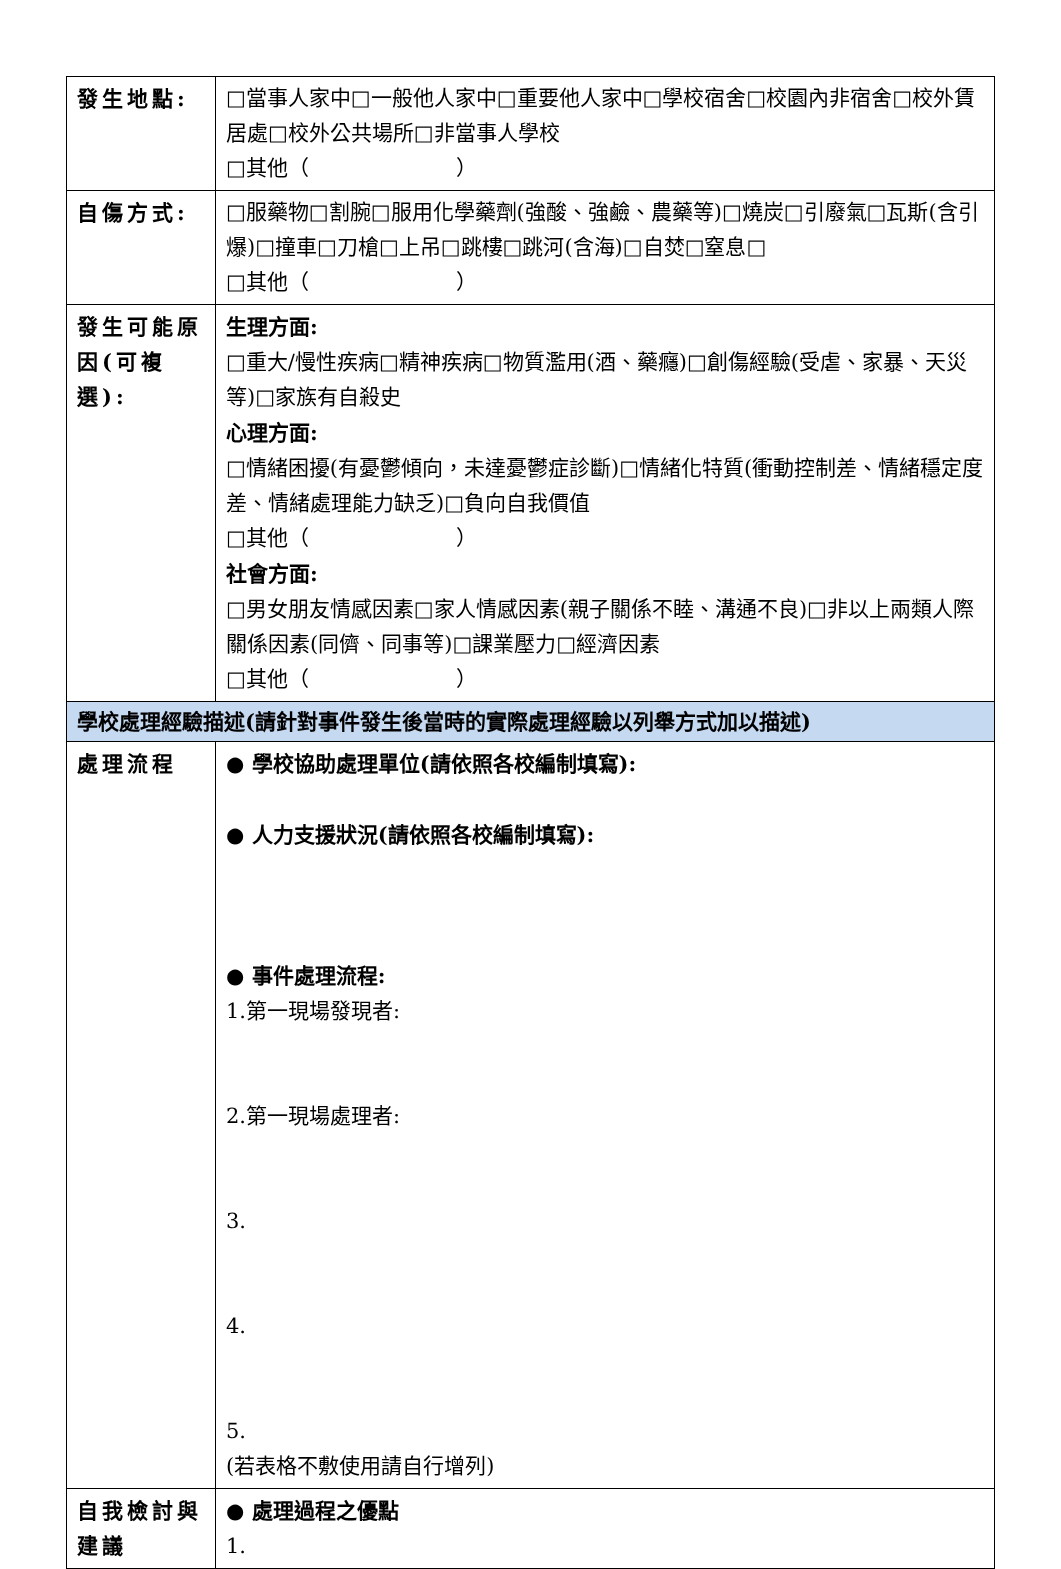| 發生地點: | □當事人家中□一般他人家中□重要他人家中□學校宿舍□校園內非宿舍□校外賃居處□校外公共場所□非當事人學校 □其他（ ） |
| 自傷方式: | □服藥物□割腕□服用化學藥劑(強酸、強鹼、農藥等)□燒炭□引廢氣□瓦斯(含引爆)□撞車□刀槍□上吊□跳樓□跳河(含海)□自焚□窒息□ □其他（ ） |
| 發生可能原因(可複選): | 生理方面: □重大/慢性疾病□精神疾病□物質濫用(酒、藥癮)□創傷經驗(受虐、家暴、天災等)□家族有自殺史 心理方面: □情緒困擾(有憂鬱傾向，未達憂鬱症診斷)□情緒化特質(衝動控制差、情緒穩定度差、情緒處理能力缺乏)□負向自我價值 □其他（ ） 社會方面: □男女朋友情感因素□家人情感因素(親子關係不睦、溝通不良)□非以上兩類人際關係因素(同儕、同事等)□課業壓力□經濟因素 □其他（ ） |
| 學校處理經驗描述(請針對事件發生後當時的實際處理經驗以列舉方式加以描述) | |
| 處理流程 | ● 學校協助處理單位(請依照各校編制填寫): ● 人力支援狀況(請依照各校編制填寫): ● 事件處理流程: 1.第一現場發現者: 2.第一現場處理者: 3. 4. 5. (若表格不敷使用請自行增列) |
| 自我檢討與建議 | ● 處理過程之優點 1. |